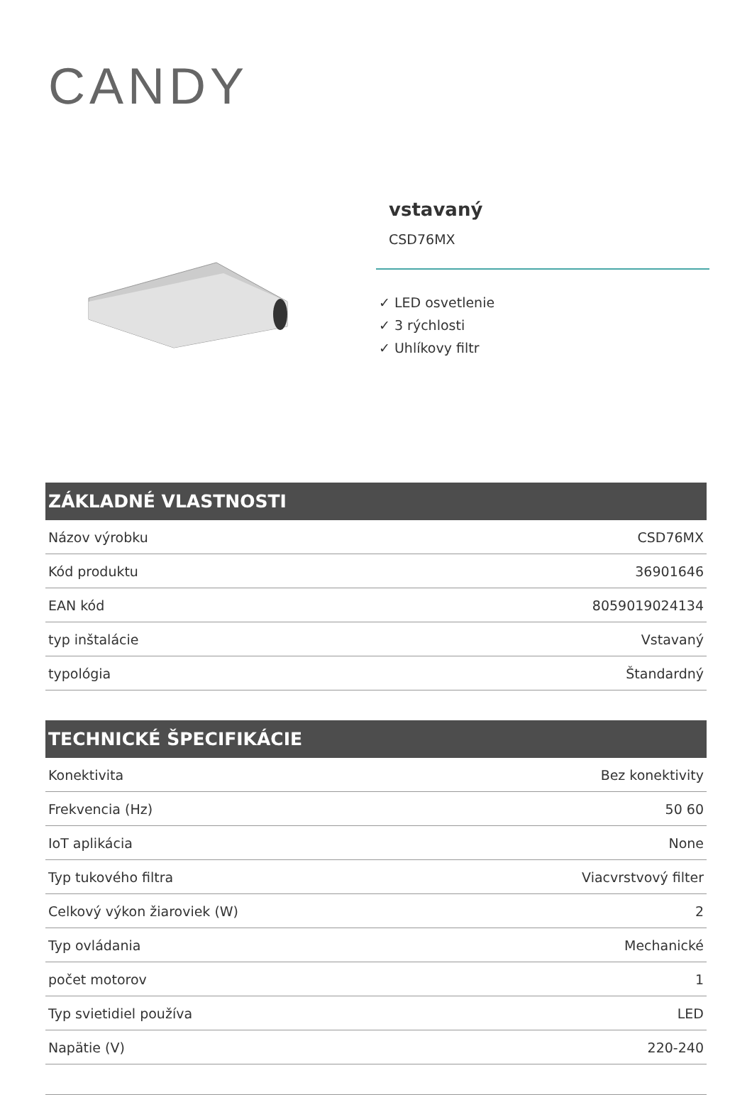CANDY
vstavaný
CSD76MX
✓ LED osvetlenie
✓ 3 rýchlosti
✓ Uhlíkovy filtr
ZÁKLADNÉ VLASTNOSTI
| Názov výrobku | CSD76MX |
| Kód produktu | 36901646 |
| EAN kód | 8059019024134 |
| typ inštalácie | Vstavaný |
| typológia | Štandardný |
TECHNICKÉ ŠPECIFIKÁCIE
| Konektivita | Bez konektivity |
| Frekvencia (Hz) | 50 60 |
| IoT aplikácia | None |
| Typ tukového filtra | Viacvrstvový filter |
| Celkový výkon žiaroviek (W) | 2 |
| Typ ovládania | Mechanické |
| počet motorov | 1 |
| Typ svietidiel používa | LED |
| Napätie (V) | 220-240 |